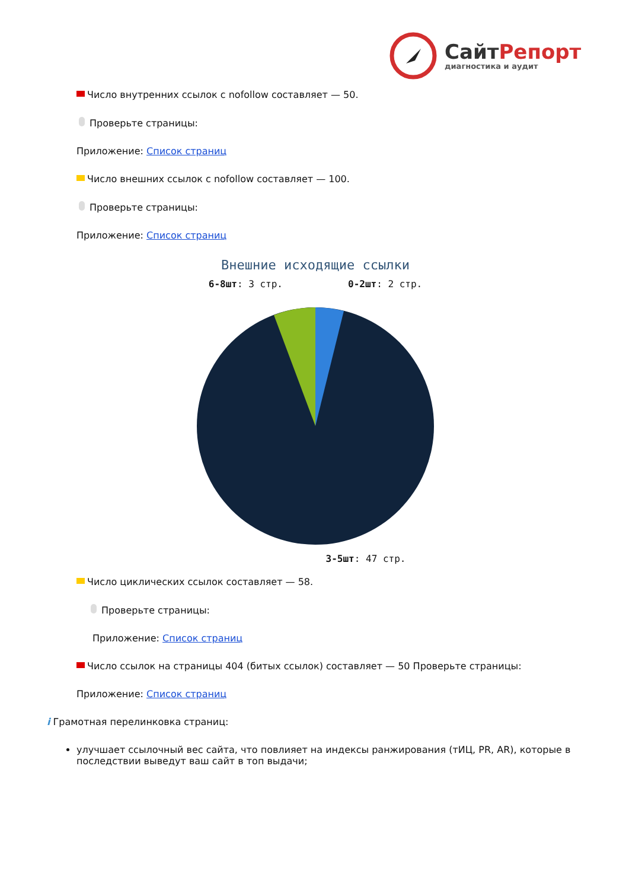СайтРепорт
диагностика и аудит
Число внутренних ссылок с nofollow составляет — 50.
Проверьте страницы:
Приложение: Список страниц
Число внешних ссылок с nofollow составляет — 100.
Проверьте страницы:
Приложение: Список страниц
Внешние исходящие ссылки
6-8шт: 3 стр. 0-2шт: 2 стр.
3-5шт: 47 стр.
Число циклических ссылок составляет — 58.
Проверьте страницы:
Приложение: Список страниц
Число ссылок на страницы 404 (битых ссылок) составляет — 50 Проверьте страницы:
Приложение: Список страниц
i Грамотная перелинковка страниц:
улучшает ссылочный вес сайта, что повлияет на индексы ранжирования (тИЦ, PR, AR), которые в последствии выведут ваш сайт в топ выдачи;